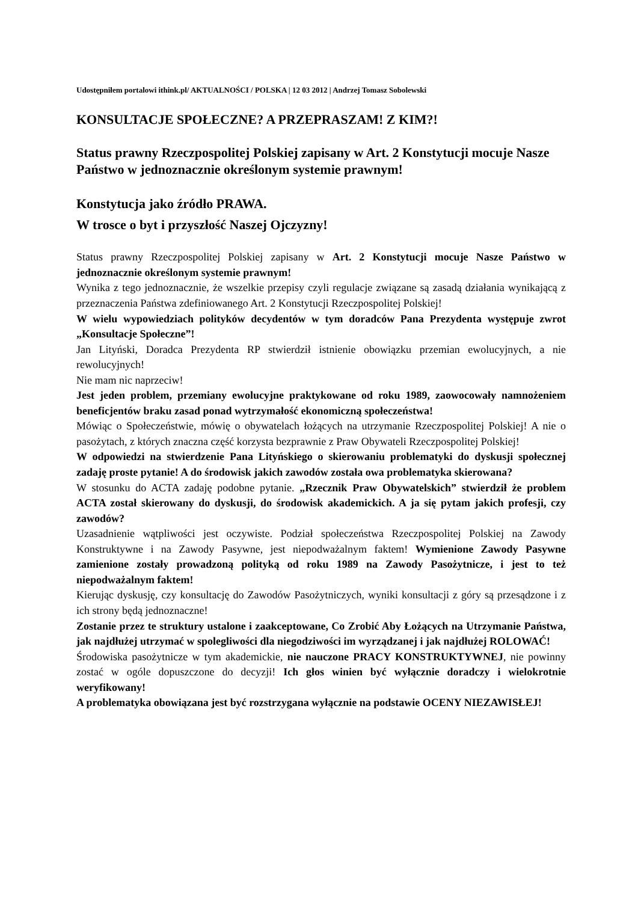Udostępniłem portalowi ithink.pl/ AKTUALNOŚCI / POLSKA | 12 03 2012 | Andrzej Tomasz Sobolewski
KONSULTACJE SPOŁECZNE? A PRZEPRASZAM! Z KIM?!
Status prawny Rzeczpospolitej Polskiej zapisany w Art. 2 Konstytucji mocuje Nasze Państwo w jednoznacznie określonym systemie prawnym!
Konstytucja jako źródło PRAWA.
W trosce o byt i przyszłość Naszej Ojczyzny!
Status prawny Rzeczpospolitej Polskiej zapisany w Art. 2 Konstytucji mocuje Nasze Państwo w jednoznacznie określonym systemie prawnym!
Wynika z tego jednoznacznie, że wszelkie przepisy czyli regulacje związane są zasadą działania wynikającą z przeznaczenia Państwa zdefiniowanego Art. 2 Konstytucji Rzeczpospolitej Polskiej!
W wielu wypowiedziach polityków decydentów w tym doradców Pana Prezydenta występuje zwrot „Konsultacje Społeczne”!
Jan Lityński, Doradca Prezydenta RP stwierdził istnienie obowiązku przemian ewolucyjnych, a nie rewolucyjnych!
Nie mam nic naprzeciw!
Jest jeden problem, przemiany ewolucyjne praktykowane od roku 1989, zaowocowały namnożeniem beneficjentów braku zasad ponad wytrzymałość ekonomiczną społeczeństwa!
Mówiąc o Społeczeństwie, mówię o obywatelach łożących na utrzymanie Rzeczpospolitej Polskiej! A nie o pasożytach, z których znaczna część korzysta bezprawnie z Praw Obywateli Rzeczpospolitej Polskiej!
W odpowiedzi na stwierdzenie Pana Lityńskiego o skierowaniu problematyki do dyskusji społecznej zadaję proste pytanie! A do środowisk jakich zawodów została owa problematyka skierowana?
W stosunku do ACTA zadaję podobne pytanie. „Rzecznik Praw Obywatelskich” stwierdził że problem ACTA został skierowany do dyskusji, do środowisk akademickich. A ja się pytam jakich profesji, czy zawodów?
Uzasadnienie wątpliwości jest oczywiste. Podział społeczeństwa Rzeczpospolitej Polskiej na Zawody Konstruktywne i na Zawody Pasywne, jest niepodważalnym faktem! Wymienione Zawody Pasywne zamienione zostały prowadzoną polityką od roku 1989 na Zawody Pasożytnicze, i jest to też niepodważalnym faktem!
Kierując dyskusję, czy konsultację do Zawodów Pasożytniczych, wyniki konsultacji z góry są przesądzone i z ich strony będą jednoznaczne!
Zostanie przez te struktury ustalone i zaakceptowane, Co Zrobić Aby Łożących na Utrzymanie Państwa, jak najdłużej utrzymać w spolegliwości dla niegodziwości im wyrządzanej i jak najdłużej ROLOWAĆ!
Środowiska pasożytnicze w tym akademickie, nie nauczone PRACY KONSTRUKTYWNEJ, nie powinny zostać w ogóle dopuszczone do decyzji! Ich głos winien być wyłącznie doradczy i wielokrotnie weryfikowany!
A problematyka obowiązana jest być rozstrzygana wyłącznie na podstawie OCENY NIEZAWISŁEJ!